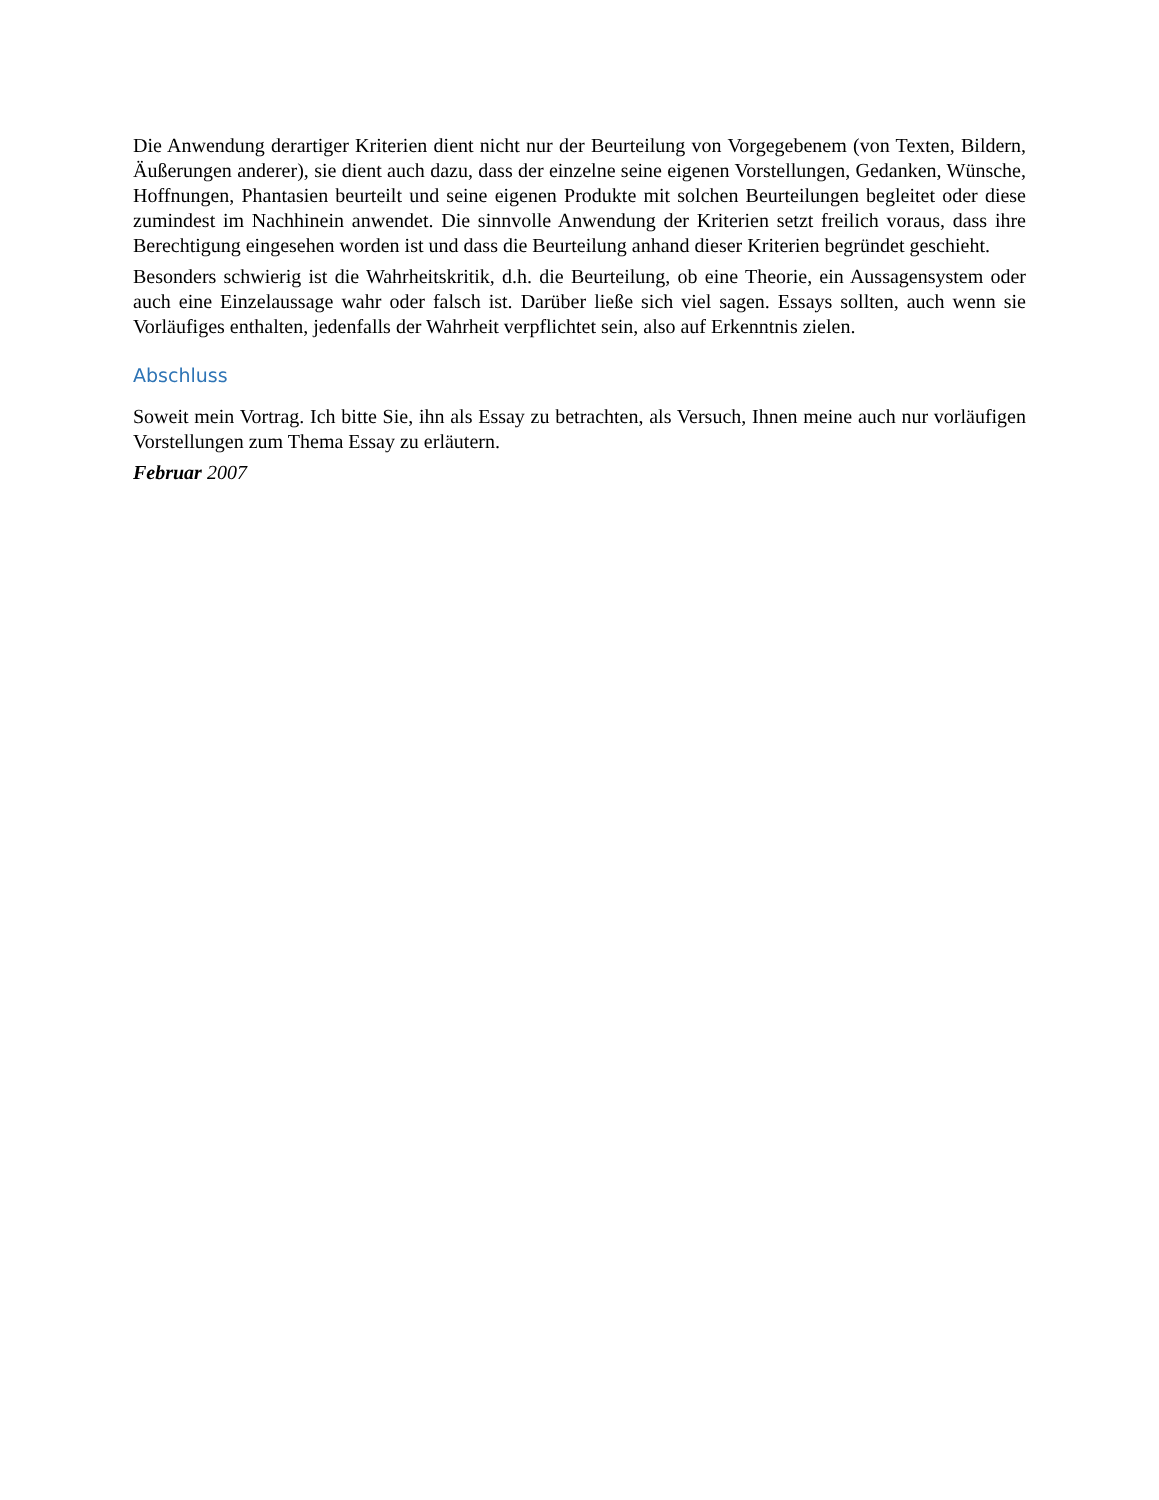Die Anwendung derartiger Kriterien dient nicht nur der Beurteilung von Vorgegebenem (von Texten, Bildern, Äußerungen anderer), sie dient auch dazu, dass der einzelne seine eigenen Vorstellungen, Gedanken, Wünsche, Hoffnungen, Phantasien beurteilt und seine eigenen Produkte mit solchen Beurteilungen begleitet oder diese zumindest im Nachhinein anwendet. Die sinnvolle Anwendung der Kriterien setzt freilich voraus, dass ihre Berechtigung eingesehen worden ist und dass die Beurteilung anhand dieser Kriterien begründet geschieht.
Besonders schwierig ist die Wahrheitskritik, d.h. die Beurteilung, ob eine Theorie, ein Aussagensystem oder auch eine Einzelaussage wahr oder falsch ist. Darüber ließe sich viel sagen. Essays sollten, auch wenn sie Vorläufiges enthalten, jedenfalls der Wahrheit verpflichtet sein, also auf Erkenntnis zielen.
Abschluss
Soweit mein Vortrag. Ich bitte Sie, ihn als Essay zu betrachten, als Versuch, Ihnen meine auch nur vorläufigen Vorstellungen zum Thema Essay zu erläutern.
Februar 2007